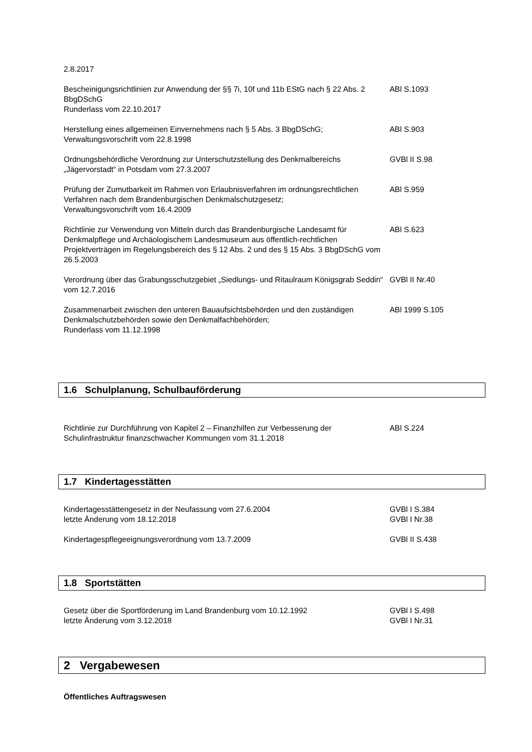2.8.2017
Bescheinigungsrichtlinien zur Anwendung der §§ 7i, 10f und 11b EStG nach § 22 Abs. 2 BbgDSchG
Runderlass vom 22.10.2017
ABl S.1093
Herstellung eines allgemeinen Einvernehmens nach § 5 Abs. 3 BbgDSchG;
Verwaltungsvorschrift vom 22.8.1998
ABl S.903
Ordnungsbehördliche Verordnung zur Unterschutzstellung des Denkmalbereichs „Jägervorstadt“ in Potsdam vom 27.3.2007
GVBl II S.98
Prüfung der Zumutbarkeit im Rahmen von Erlaubnisverfahren im ordnungsrechtlichen Verfahren nach dem Brandenburgischen Denkmalschutzgesetz;
Verwaltungsvorschrift vom 16.4.2009
ABl S.959
Richtlinie zur Verwendung von Mitteln durch das Brandenburgische Landesamt für Denkmalpflege und Archäologischem Landesmuseum aus öffentlich-rechtlichen Projektverträgen im Regelungsbereich des § 12 Abs. 2 und des § 15 Abs. 3 BbgDSchG vom 26.5.2003
ABl S.623
Verordnung über das Grabungsschutzgebiet „Siedlungs- und Ritaulraum Königsgrab Seddin“ vom 12.7.2016
GVBl II Nr.40
Zusammenarbeit zwischen den unteren Bauaufsichtsbehörden und den zuständigen Denkmalschutzbehörden sowie den Denkmalfachbehörden;
Runderlass vom 11.12.1998
ABl 1999 S.105
1.6 Schulplanung, Schulbauförderung
Richtlinie zur Durchführung von Kapitel 2 – Finanzhilfen zur Verbesserung der Schulinfrastruktur finanzschwacher Kommungen vom 31.1.2018
ABl S.224
1.7 Kindertagesstätten
Kindertagesstättengesetz in der Neufassung vom 27.6.2004
letzte Änderung vom 18.12.2018
GVBl I S.384
GVBl I Nr.38
Kindertagespflegeeignungsverordnung vom 13.7.2009 GVBl II S.438
1.8 Sportstätten
Gesetz über die Sportförderung im Land Brandenburg vom 10.12.1992
letzte Änderung vom 3.12.2018
GVBl I S.498
GVBl I Nr.31
2 Vergabewesen
Öffentliches Auftragswesen